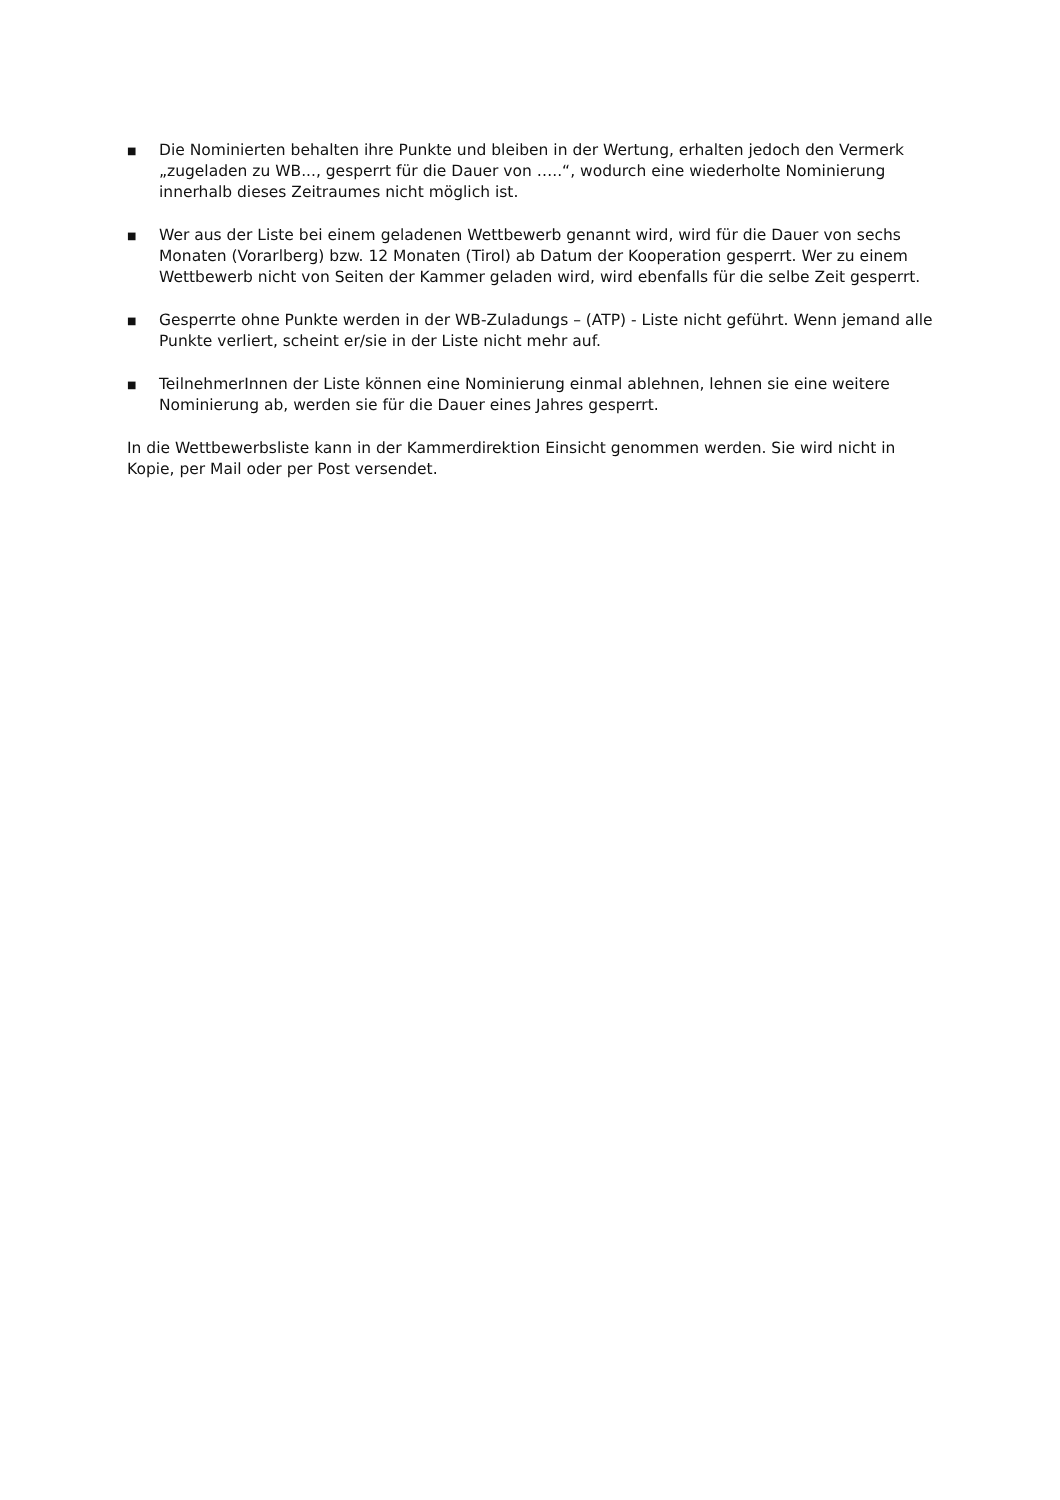■
Die Nominierten behalten ihre Punkte und bleiben in der Wertung, erhalten jedoch den Vermerk „zugeladen zu WB..., gesperrt für die Dauer von …..“, wodurch eine wiederholte Nominierung innerhalb dieses Zeitraumes nicht möglich ist.
■
Wer aus der Liste bei einem geladenen Wettbewerb genannt wird, wird für die Dauer von sechs Monaten (Vorarlberg) bzw. 12 Monaten (Tirol) ab Datum der Kooperation gesperrt. Wer zu einem Wettbewerb nicht von Seiten der Kammer geladen wird, wird ebenfalls für die selbe Zeit gesperrt.
■
Gesperrte ohne Punkte werden in der WB-Zuladungs – (ATP) - Liste nicht geführt. Wenn jemand alle Punkte verliert, scheint er/sie in der Liste nicht mehr auf.
■
TeilnehmerInnen der Liste können eine Nominierung einmal ablehnen, lehnen sie eine weitere Nominierung ab, werden sie für die Dauer eines Jahres gesperrt.
In die Wettbewerbsliste kann in der Kammerdirektion Einsicht genommen werden. Sie wird nicht in Kopie, per Mail oder per Post versendet.